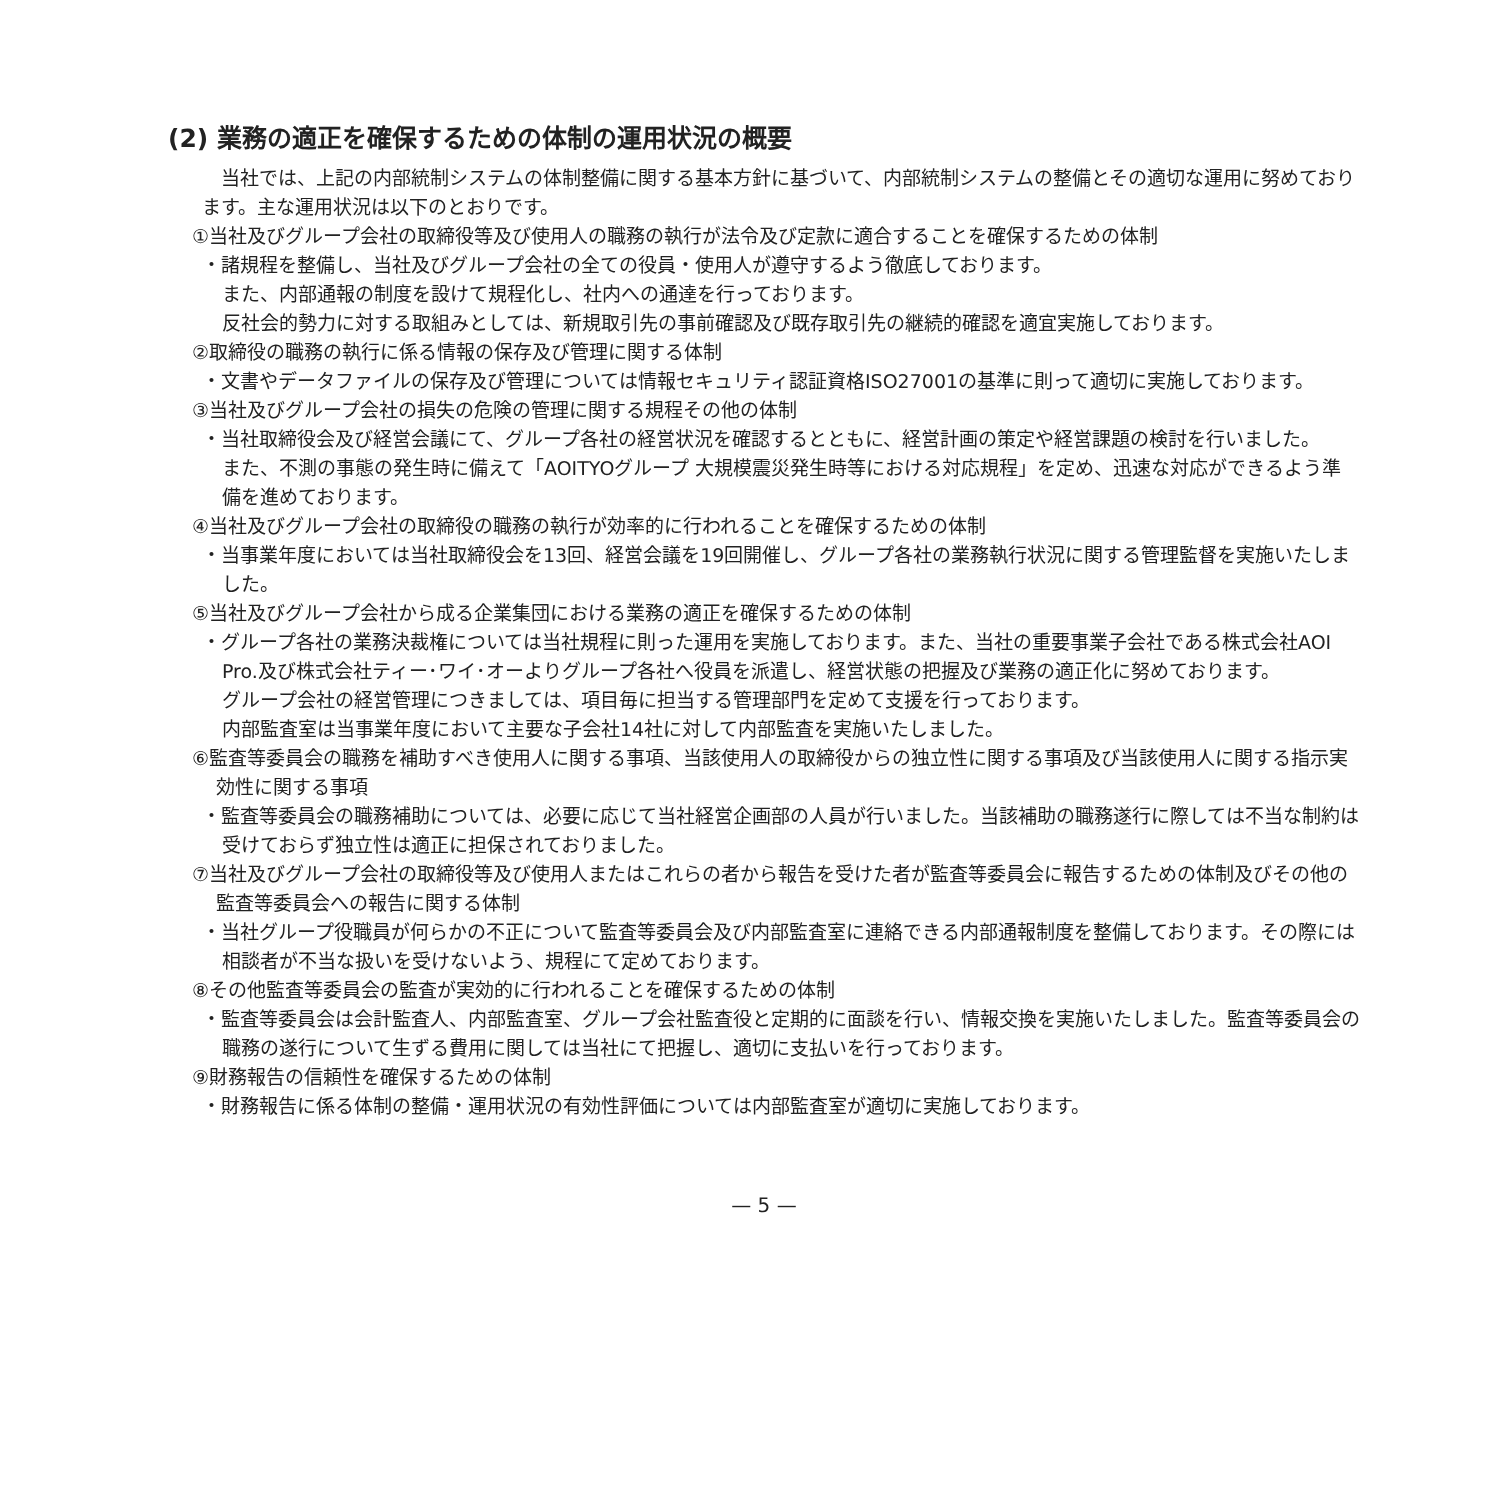(2) 業務の適正を確保するための体制の運用状況の概要
　当社では、上記の内部統制システムの体制整備に関する基本方針に基づいて、内部統制システムの整備とその適切な運用に努めております。主な運用状況は以下のとおりです。
①当社及びグループ会社の取締役等及び使用人の職務の執行が法令及び定款に適合することを確保するための体制
・諸規程を整備し、当社及びグループ会社の全ての役員・使用人が遵守するよう徹底しております。
また、内部通報の制度を設けて規程化し、社内への通達を行っております。
反社会的勢力に対する取組みとしては、新規取引先の事前確認及び既存取引先の継続的確認を適宜実施しております。
②取締役の職務の執行に係る情報の保存及び管理に関する体制
・文書やデータファイルの保存及び管理については情報セキュリティ認証資格ISO27001の基準に則って適切に実施しております。
③当社及びグループ会社の損失の危険の管理に関する規程その他の体制
・当社取締役会及び経営会議にて、グループ各社の経営状況を確認するとともに、経営計画の策定や経営課題の検討を行いました。
また、不測の事態の発生時に備えて「AOITYOグループ 大規模震災発生時等における対応規程」を定め、迅速な対応ができるよう準備を進めております。
④当社及びグループ会社の取締役の職務の執行が効率的に行われることを確保するための体制
・当事業年度においては当社取締役会を13回、経営会議を19回開催し、グループ各社の業務執行状況に関する管理監督を実施いたしました。
⑤当社及びグループ会社から成る企業集団における業務の適正を確保するための体制
・グループ各社の業務決裁権については当社規程に則った運用を実施しております。また、当社の重要事業子会社である株式会社AOI Pro.及び株式会社ティー･ワイ･オーよりグループ各社へ役員を派遣し、経営状態の把握及び業務の適正化に努めております。
グループ会社の経営管理につきましては、項目毎に担当する管理部門を定めて支援を行っております。
内部監査室は当事業年度において主要な子会社14社に対して内部監査を実施いたしました。
⑥監査等委員会の職務を補助すべき使用人に関する事項、当該使用人の取締役からの独立性に関する事項及び当該使用人に関する指示実効性に関する事項
・監査等委員会の職務補助については、必要に応じて当社経営企画部の人員が行いました。当該補助の職務遂行に際しては不当な制約は受けておらず独立性は適正に担保されておりました。
⑦当社及びグループ会社の取締役等及び使用人またはこれらの者から報告を受けた者が監査等委員会に報告するための体制及びその他の監査等委員会への報告に関する体制
・当社グループ役職員が何らかの不正について監査等委員会及び内部監査室に連絡できる内部通報制度を整備しております。その際には相談者が不当な扱いを受けないよう、規程にて定めております。
⑧その他監査等委員会の監査が実効的に行われることを確保するための体制
・監査等委員会は会計監査人、内部監査室、グループ会社監査役と定期的に面談を行い、情報交換を実施いたしました。監査等委員会の職務の遂行について生ずる費用に関しては当社にて把握し、適切に支払いを行っております。
⑨財務報告の信頼性を確保するための体制
・財務報告に係る体制の整備・運用状況の有効性評価については内部監査室が適切に実施しております。
— 5 —